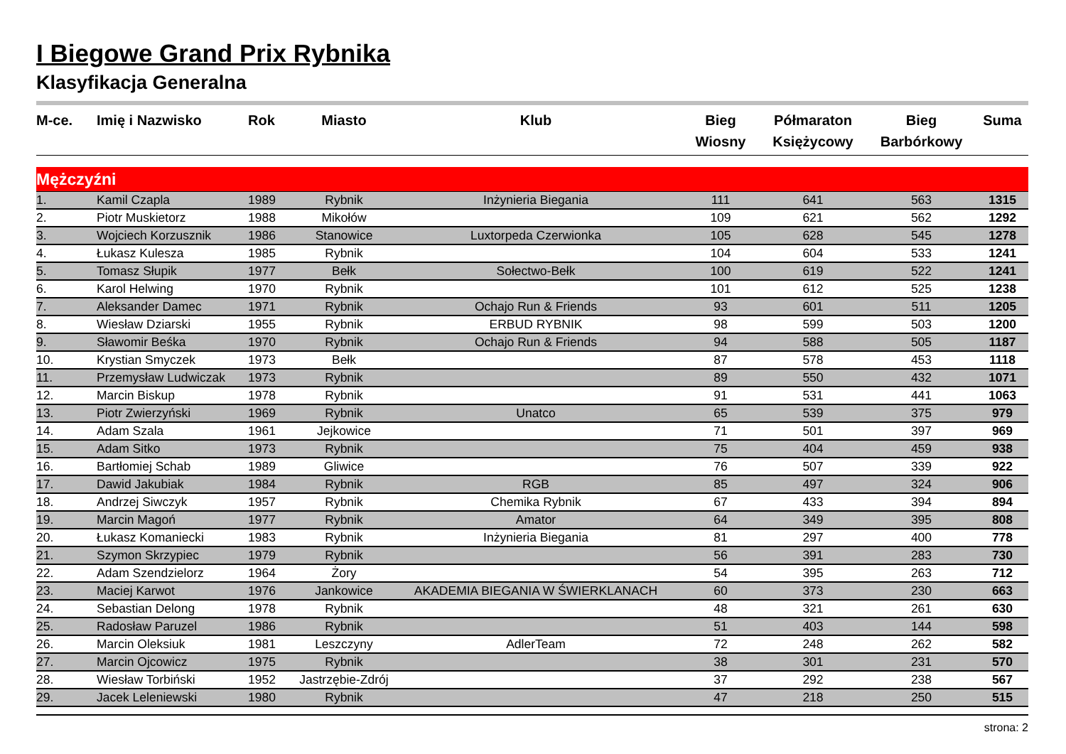I Biegowe Grand Prix Rybnika
Klasyfikacja Generalna
| M-ce. | Imię i Nazwisko | Rok | Miasto | Klub | Bieg Wiosny | Półmaraton Księżycowy | Bieg Barbórkowy | Suma |
| --- | --- | --- | --- | --- | --- | --- | --- | --- |
| Mężczyźni | | | | | | | | |
| 1. | Kamil Czapla | 1989 | Rybnik | Inżynieria Biegania | 111 | 641 | 563 | 1315 |
| 2. | Piotr Muskietorz | 1988 | Mikołów | | 109 | 621 | 562 | 1292 |
| 3. | Wojciech Korzusznik | 1986 | Stanowice | Luxtorpeda Czerwionka | 105 | 628 | 545 | 1278 |
| 4. | Łukasz Kulesza | 1985 | Rybnik | | 104 | 604 | 533 | 1241 |
| 5. | Tomasz Słupik | 1977 | Bełk | Sołectwo-Bełk | 100 | 619 | 522 | 1241 |
| 6. | Karol Helwing | 1970 | Rybnik | | 101 | 612 | 525 | 1238 |
| 7. | Aleksander Damec | 1971 | Rybnik | Ochajo Run & Friends | 93 | 601 | 511 | 1205 |
| 8. | Wiesław Dziarski | 1955 | Rybnik | ERBUD RYBNIK | 98 | 599 | 503 | 1200 |
| 9. | Sławomir Beśka | 1970 | Rybnik | Ochajo Run & Friends | 94 | 588 | 505 | 1187 |
| 10. | Krystian Smyczek | 1973 | Bełk | | 87 | 578 | 453 | 1118 |
| 11. | Przemysław Ludwiczak | 1973 | Rybnik | | 89 | 550 | 432 | 1071 |
| 12. | Marcin Biskup | 1978 | Rybnik | | 91 | 531 | 441 | 1063 |
| 13. | Piotr Zwierzyński | 1969 | Rybnik | Unatco | 65 | 539 | 375 | 979 |
| 14. | Adam Szala | 1961 | Jejkowice | | 71 | 501 | 397 | 969 |
| 15. | Adam Sitko | 1973 | Rybnik | | 75 | 404 | 459 | 938 |
| 16. | Bartłomiej Schab | 1989 | Gliwice | | 76 | 507 | 339 | 922 |
| 17. | Dawid Jakubiak | 1984 | Rybnik | RGB | 85 | 497 | 324 | 906 |
| 18. | Andrzej Siwczyk | 1957 | Rybnik | Chemika Rybnik | 67 | 433 | 394 | 894 |
| 19. | Marcin Magoń | 1977 | Rybnik | Amator | 64 | 349 | 395 | 808 |
| 20. | Łukasz Komaniecki | 1983 | Rybnik | Inżynieria Biegania | 81 | 297 | 400 | 778 |
| 21. | Szymon Skrzypiec | 1979 | Rybnik | | 56 | 391 | 283 | 730 |
| 22. | Adam Szendzielorz | 1964 | Żory | | 54 | 395 | 263 | 712 |
| 23. | Maciej Karwot | 1976 | Jankowice | AKADEMIA BIEGANIA W ŚWIERKLANACH | 60 | 373 | 230 | 663 |
| 24. | Sebastian Delong | 1978 | Rybnik | | 48 | 321 | 261 | 630 |
| 25. | Radosław Paruzel | 1986 | Rybnik | | 51 | 403 | 144 | 598 |
| 26. | Marcin Oleksiuk | 1981 | Leszczyny | AdlerTeam | 72 | 248 | 262 | 582 |
| 27. | Marcin Ojcowicz | 1975 | Rybnik | | 38 | 301 | 231 | 570 |
| 28. | Wiesław Torbiński | 1952 | Jastrzębie-Zdrój | | 37 | 292 | 238 | 567 |
| 29. | Jacek Leleniewski | 1980 | Rybnik | | 47 | 218 | 250 | 515 |
strona: 2